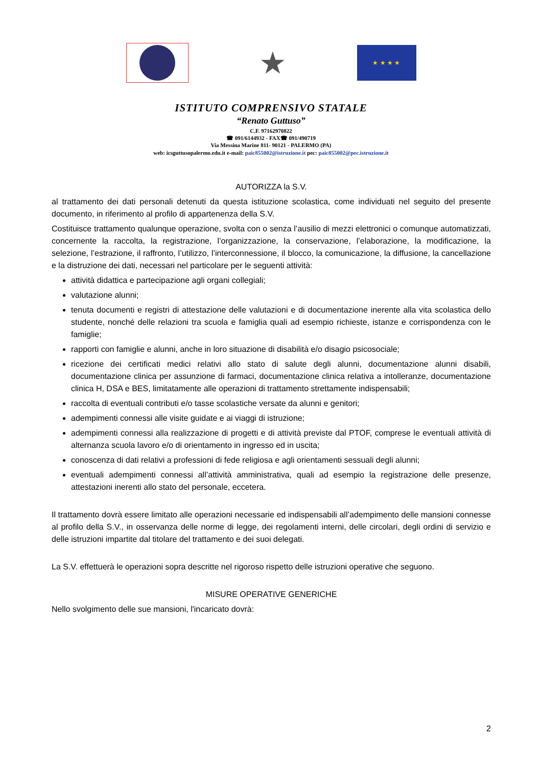★
★ ★ ★ ★
ISTITUTO COMPRENSIVO STATALE
“Renato Guttuso”
C.F. 97162970822
☎ 091/6144932 - FAX☎ 091/490719
Via Messina Marine 811- 90121 - PALERMO (PA)
web: icsguttusopalermo.edu.it e-mail: paic855002@istruzione.it pec: paic855002@pec.istruzione.it
AUTORIZZA la S.V.
al trattamento dei dati personali detenuti da questa istituzione scolastica, come individuati nel seguito del presente documento, in riferimento al profilo di appartenenza della S.V.
Costituisce trattamento qualunque operazione, svolta con o senza l’ausilio di mezzi elettronici o comunque automatizzati, concernente la raccolta, la registrazione, l’organizzazione, la conservazione, l’elaborazione, la modificazione, la selezione, l’estrazione, il raffronto, l’utilizzo, l’interconnessione, il blocco, la comunicazione, la diffusione, la cancellazione e la distruzione dei dati, necessari nel particolare per le seguenti attività:
attività didattica e partecipazione agli organi collegiali;
valutazione alunni;
tenuta documenti e registri di attestazione delle valutazioni e di documentazione inerente alla vita scolastica dello studente, nonché delle relazioni tra scuola e famiglia quali ad esempio richieste, istanze e corrispondenza con le famiglie;
rapporti con famiglie e alunni, anche in loro situazione di disabilità e/o disagio psicosociale;
ricezione dei certificati medici relativi allo stato di salute degli alunni, documentazione alunni disabili, documentazione clinica per assunzione di farmaci, documentazione clinica relativa a intolleranze, documentazione clinica H, DSA e BES, limitatamente alle operazioni di trattamento strettamente indispensabili;
raccolta di eventuali contributi e/o tasse scolastiche versate da alunni e genitori;
adempimenti connessi alle visite guidate e ai viaggi di istruzione;
adempimenti connessi alla realizzazione di progetti e di attività previste dal PTOF, comprese le eventuali attività di alternanza scuola lavoro e/o di orientamento in ingresso ed in uscita;
conoscenza di dati relativi a professioni di fede religiosa e agli orientamenti sessuali degli alunni;
eventuali adempimenti connessi all’attività amministrativa, quali ad esempio la registrazione delle presenze, attestazioni inerenti allo stato del personale, eccetera.
Il trattamento dovrà essere limitato alle operazioni necessarie ed indispensabili all’adempimento delle mansioni connesse al profilo della S.V., in osservanza delle norme di legge, dei regolamenti interni, delle circolari, degli ordini di servizio e delle istruzioni impartite dal titolare del trattamento e dei suoi delegati.
La S.V. effettuerà le operazioni sopra descritte nel rigoroso rispetto delle istruzioni operative che seguono.
MISURE OPERATIVE GENERICHE
Nello svolgimento delle sue mansioni, l'incaricato dovrà:
2